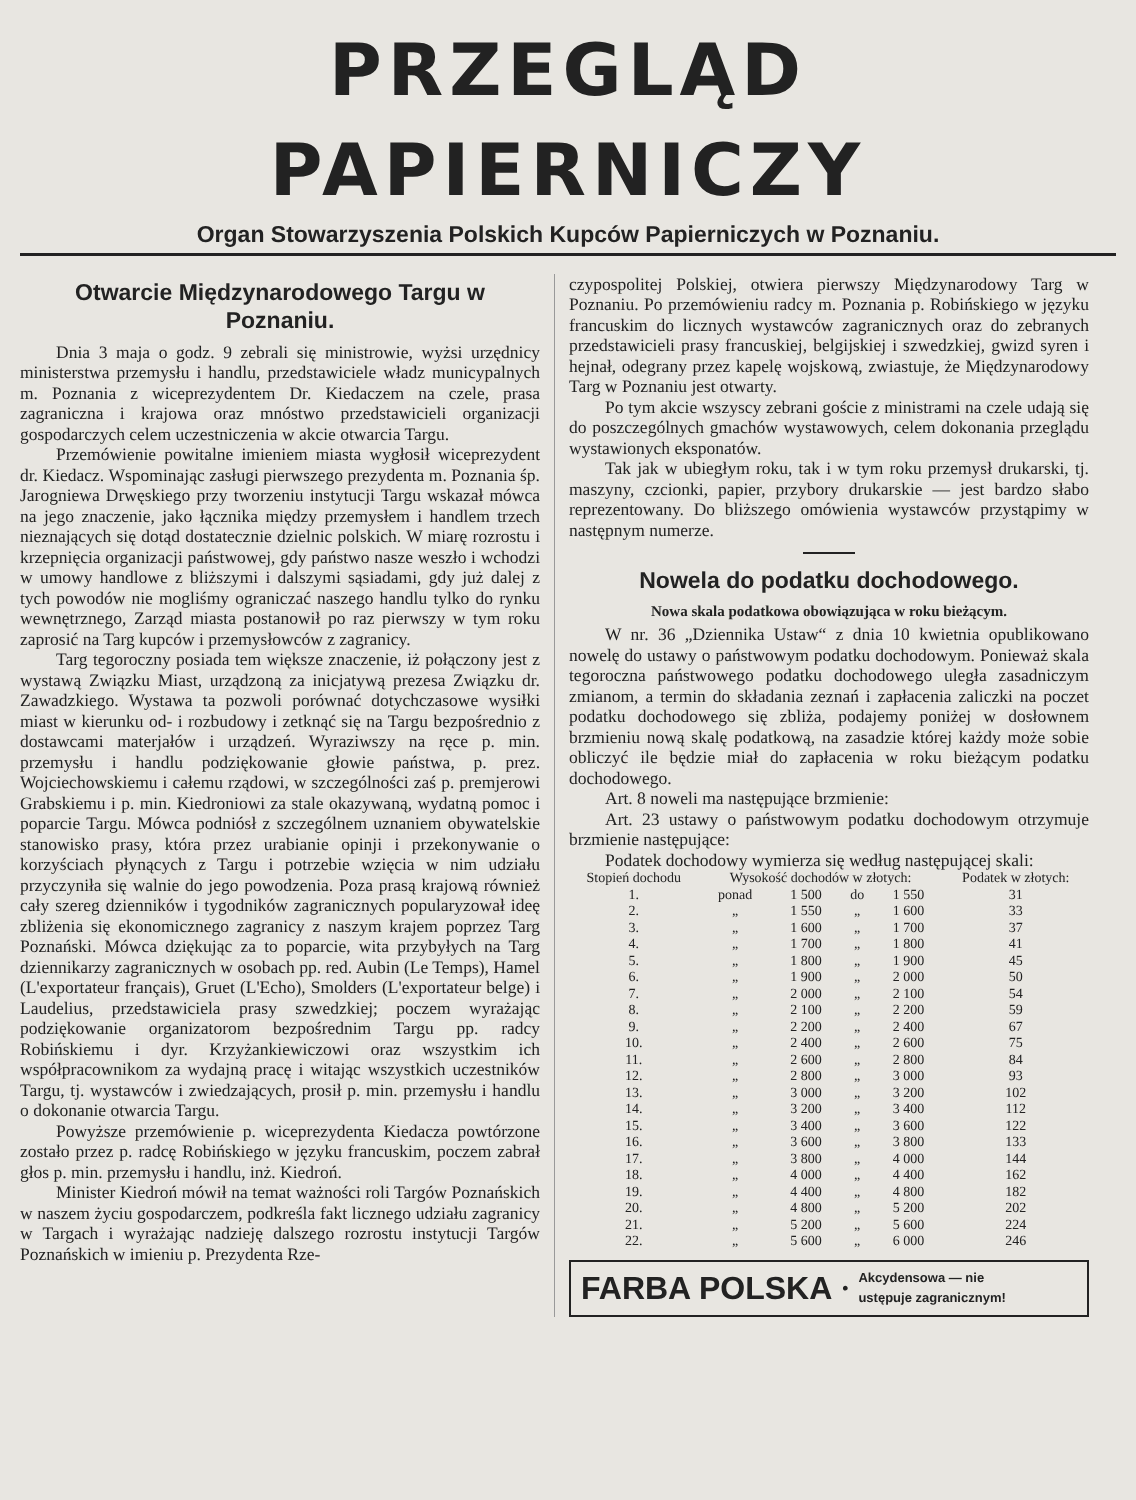PRZEGLĄD PAPIERNICZY
Organ Stowarzyszenia Polskich Kupców Papierniczych w Poznaniu.
Otwarcie Międzynarodowego Targu w Poznaniu.
Dnia 3 maja o godz. 9 zebrali się ministrowie, wyżsi urzędnicy ministerstwa przemysłu i handlu, przedstawiciele władz municypalnych m. Poznania z wiceprezydentem Dr. Kiedaczem na czele, prasa zagraniczna i krajowa oraz mnóstwo przedstawicieli organizacji gospodarczych celem uczestniczenia w akcie otwarcia Targu.
Przemówienie powitalne imieniem miasta wygłosił wiceprezydent dr. Kiedacz. Wspominając zasługi pierwszego prezydenta m. Poznania śp. Jarogniewa Drwęskiego przy tworzeniu instytucji Targu wskazał mówca na jego znaczenie, jako łącznika między przemysłem i handlem trzech nieznających się dotąd dostatecznie dzielnic polskich. W miarę rozrostu i krzepnięcia organizacji państwowej, gdy państwo nasze weszło i wchodzi w umowy handlowe z bliższymi i dalszymi sąsiadami, gdy już dalej z tych powodów nie mogliśmy ograniczać naszego handlu tylko do rynku wewnętrznego, Zarząd miasta postanowił po raz pierwszy w tym roku zaprosić na Targ kupców i przemysłowców z zagranicy.
Targ tegoroczny posiada tem większe znaczenie, iż połączony jest z wystawą Związku Miast, urządzoną za inicjatywą prezesa Związku dr. Zawadzkiego. Wystawa ta pozwoli porównać dotychczasowe wysiłki miast w kierunku od- i rozbudowy i zetknąć się na Targu bezpośrednio z dostawcami materjałów i urządzeń. Wyraziwszy na ręce p. min. przemysłu i handlu podziękowanie głowie państwa, p. prez. Wojciechowskiemu i całemu rządowi, w szczególności zaś p. premjerowi Grabskiemu i p. min. Kiedroniowi za stale okazywaną, wydatną pomoc i poparcie Targu. Mówca podniósł z szczególnem uznaniem obywatelskie stanowisko prasy, która przez urabianie opinji i przekonywanie o korzyściach płynących z Targu i potrzebie wzięcia w nim udziału przyczyniła się walnie do jego powodzenia. Poza prasą krajową również cały szereg dzienników i tygodników zagranicznych popularyzował ideę zbliżenia się ekonomicznego zagranicy z naszym krajem poprzez Targ Poznański. Mówca dziękując za to poparcie, wita przybyłych na Targ dziennikarzy zagranicznych w osobach pp. red. Aubin (Le Temps), Hamel (L'exportateur français), Gruet (L'Echo), Smolders (L'exportateur belge) i Laudelius, przedstawiciela prasy szwedzkiej; poczem wyrażając podziękowanie organizatorom bezpośrednim Targu pp. radcy Robińskiemu i dyr. Krzyżankiewiczowi oraz wszystkim ich współpracownikom za wydajną pracę i witając wszystkich uczestników Targu, tj. wystawców i zwiedzających, prosił p. min. przemysłu i handlu o dokonanie otwarcia Targu.
Powyższe przemówienie p. wiceprezydenta Kiedacza powtórzone zostało przez p. radcę Robińskiego w języku francuskim, poczem zabrał głos p. min. przemysłu i handlu, inż. Kiedroń.
Minister Kiedroń mówił na temat ważności roli Targów Poznańskich w naszem życiu gospodarczem, podkreśla fakt licznego udziału zagranicy w Targach i wyrażając nadzieję dalszego rozrostu instytucji Targów Poznańskich w imieniu p. Prezydenta Rze-
czypospolitej Polskiej, otwiera pierwszy Międzynarodowy Targ w Poznaniu. Po przemówieniu radcy m. Poznania p. Robińskiego w języku francuskim do licznych wystawców zagranicznych oraz do zebranych przedstawicieli prasy francuskiej, belgijskiej i szwedzkiej, gwizd syren i hejnał, odegrany przez kapelę wojskową, zwiastuje, że Międzynarodowy Targ w Poznaniu jest otwarty.
Po tym akcie wszyscy zebrani goście z ministrami na czele udają się do poszczególnych gmachów wystawowych, celem dokonania przeglądu wystawionych eksponatów.
Tak jak w ubiegłym roku, tak i w tym roku przemysł drukarski, tj. maszyny, czcionki, papier, przybory drukarskie — jest bardzo słabo reprezentowany. Do bliższego omówienia wystawców przystąpimy w następnym numerze.
Nowela do podatku dochodowego.
Nowa skala podatkowa obowiązująca w roku bieżącym.
W nr. 36 „Dziennika Ustaw“ z dnia 10 kwietnia opublikowano nowelę do ustawy o państwowym podatku dochodowym. Ponieważ skala tegoroczna państwowego podatku dochodowego uległa zasadniczym zmianom, a termin do składania zeznań i zapłacenia zaliczki na poczet podatku dochodowego się zbliża, podajemy poniżej w dosłownem brzmieniu nową skalę podatkową, na zasadzie której każdy może sobie obliczyć ile będzie miał do zapłacenia w roku bieżącym podatku dochodowego.
Art. 8 noweli ma następujące brzmienie:
Art. 23 ustawy o państwowym podatku dochodowym otrzymuje brzmienie następujące:
Podatek dochodowy wymierza się według następującej skali:
| Stopień dochodu | Wysokość dochodów w złotych: | | | | Podatek w złotych: |
| --- | --- | --- | --- | --- | --- |
| 1. | ponad | 1 500 | do | 1 550 | 31 |
| 2. | „ | 1 550 | „ | 1 600 | 33 |
| 3. | „ | 1 600 | „ | 1 700 | 37 |
| 4. | „ | 1 700 | „ | 1 800 | 41 |
| 5. | „ | 1 800 | „ | 1 900 | 45 |
| 6. | „ | 1 900 | „ | 2 000 | 50 |
| 7. | „ | 2 000 | „ | 2 100 | 54 |
| 8. | „ | 2 100 | „ | 2 200 | 59 |
| 9. | „ | 2 200 | „ | 2 400 | 67 |
| 10. | „ | 2 400 | „ | 2 600 | 75 |
| 11. | „ | 2 600 | „ | 2 800 | 84 |
| 12. | „ | 2 800 | „ | 3 000 | 93 |
| 13. | „ | 3 000 | „ | 3 200 | 102 |
| 14. | „ | 3 200 | „ | 3 400 | 112 |
| 15. | „ | 3 400 | „ | 3 600 | 122 |
| 16. | „ | 3 600 | „ | 3 800 | 133 |
| 17. | „ | 3 800 | „ | 4 000 | 144 |
| 18. | „ | 4 000 | „ | 4 400 | 162 |
| 19. | „ | 4 400 | „ | 4 800 | 182 |
| 20. | „ | 4 800 | „ | 5 200 | 202 |
| 21. | „ | 5 200 | „ | 5 600 | 224 |
| 22. | „ | 5 600 | „ | 6 000 | 246 |
FARBA POLSKA • Akcydensowa — nie
ustępuje zagranicznym!